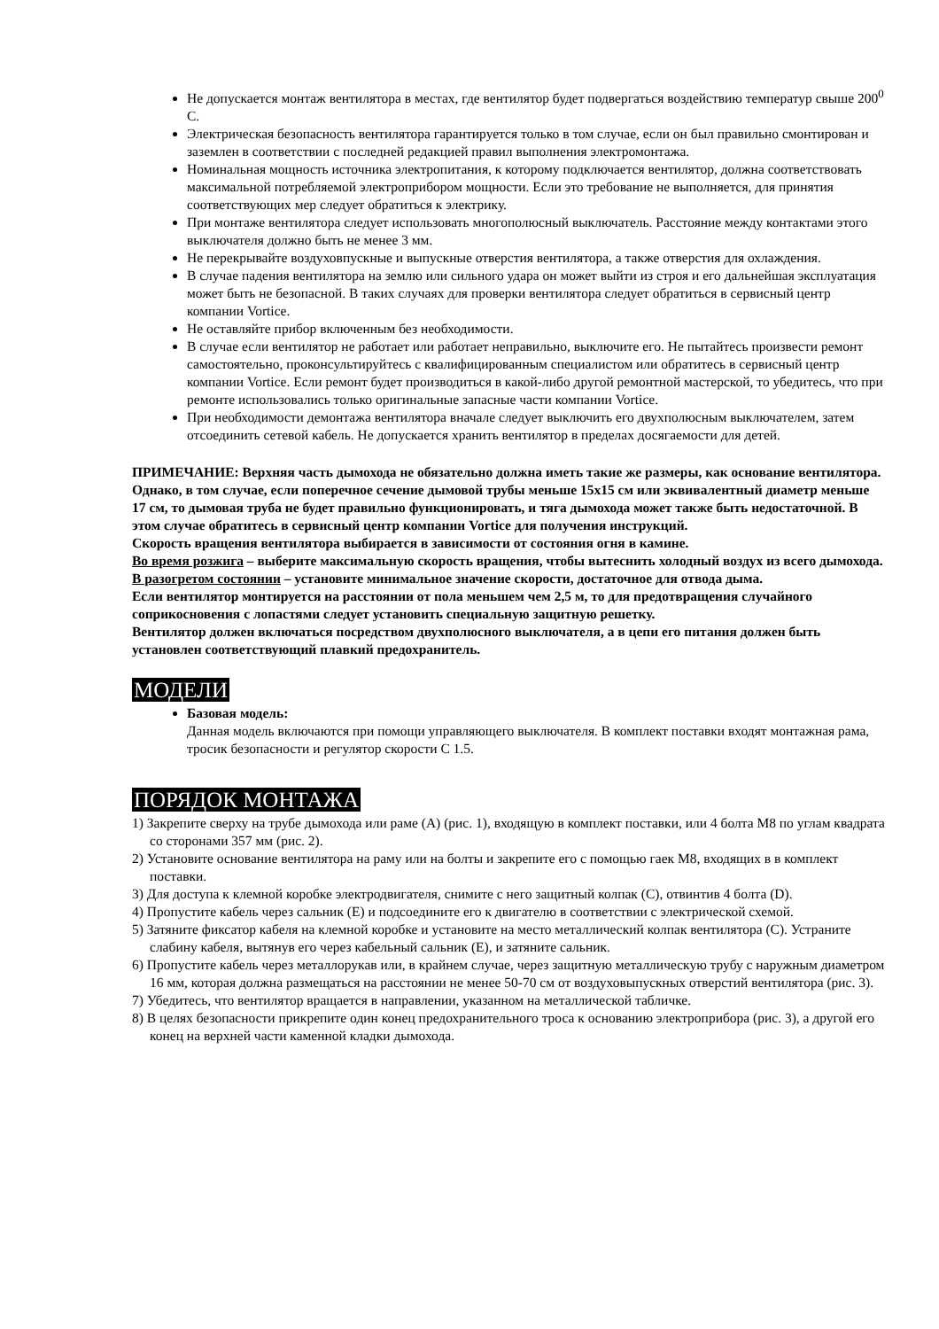Не допускается монтаж вентилятора в местах, где вентилятор будет подвергаться воздействию температур свыше 200<sup>0</sup> С.
Электрическая безопасность вентилятора гарантируется только в том случае, если он был правильно смонтирован и заземлен в соответствии с последней редакцией правил выполнения электромонтажа.
Номинальная мощность источника электропитания, к которому подключается вентилятор, должна соответствовать максимальной потребляемой электроприбором мощности. Если это требование не выполняется, для принятия соответствующих мер следует обратиться к электрику.
При монтаже вентилятора следует использовать многополюсный выключатель. Расстояние между контактами этого выключателя должно быть не менее 3 мм.
Не перекрывайте воздуховпускные и выпускные отверстия вентилятора, а также отверстия для охлаждения.
В случае падения вентилятора на землю или сильного удара он может выйти из строя и его дальнейшая эксплуатация может быть не безопасной. В таких случаях для проверки вентилятора следует обратиться в сервисный центр компании Vortice.
Не оставляйте прибор включенным без необходимости.
В случае если вентилятор не работает или работает неправильно, выключите его. Не пытайтесь произвести ремонт самостоятельно, проконсультируйтесь с квалифицированным специалистом или обратитесь в сервисный центр компании Vortice. Если ремонт будет производиться в какой-либо другой ремонтной мастерской, то убедитесь, что при ремонте использовались только оригинальные запасные части компании Vortice.
При необходимости демонтажа вентилятора вначале следует выключить его двухполюсным выключателем, затем отсоединить сетевой кабель. Не допускается хранить вентилятор в пределах досягаемости для детей.
ПРИМЕЧАНИЕ: Верхняя часть дымохода не обязательно должна иметь такие же размеры, как основание вентилятора. Однако, в том случае, если поперечное сечение дымовой трубы меньше 15х15 см или эквивалентный диаметр меньше 17 см, то дымовая труба не будет правильно функционировать, и тяга дымохода может также быть недостаточной. В этом случае обратитесь в сервисный центр компании Vortice для получения инструкций.
Скорость вращения вентилятора выбирается в зависимости от состояния огня в камине.
Во время розжига – выберите максимальную скорость вращения, чтобы вытеснить холодный воздух из всего дымохода.
В разогретом состоянии – установите минимальное значение скорости, достаточное для отвода дыма.
Если вентилятор монтируется на расстоянии от пола меньшем чем 2,5 м, то для предотвращения случайного соприкосновения с лопастями следует установить специальную защитную решетку.
Вентилятор должен включаться посредством двухполюсного выключателя, а в цепи его питания должен быть установлен соответствующий плавкий предохранитель.
МОДЕЛИ
Базовая модель:
Данная модель включаются при помощи управляющего выключателя. В комплект поставки входят монтажная рама, тросик безопасности и регулятор скорости С 1.5.
ПОРЯДОК МОНТАЖА
1) Закрепите сверху на трубе дымохода или раме (А) (рис. 1), входящую в комплект поставки, или 4 болта М8 по углам квадрата со сторонами 357 мм (рис. 2).
2) Установите основание вентилятора на раму или на болты и закрепите его с помощью гаек М8, входящих в в комплект поставки.
3) Для доступа к клемной коробке электродвигателя, снимите с него защитный колпак (С), отвинтив 4 болта (D).
4) Пропустите кабель через сальник (Е) и подсоедините его к двигателю в соответствии с электрической схемой.
5) Затяните фиксатор кабеля на клемной коробке и установите на место металлический колпак вентилятора (С). Устраните слабину кабеля, вытянув его через кабельный сальник (Е), и затяните сальник.
6) Пропустите кабель через металлорукав или, в крайнем случае, через защитную металлическую трубу с наружным диаметром 16 мм, которая должна размещаться на расстоянии не менее 50-70 см от воздуховыпускных отверстий вентилятора (рис. 3).
7) Убедитесь, что вентилятор вращается в направлении, указанном на металлической табличке.
8) В целях безопасности прикрепите один конец предохранительного троса к основанию электроприбора (рис. 3), а другой его конец на верхней части каменной кладки дымохода.